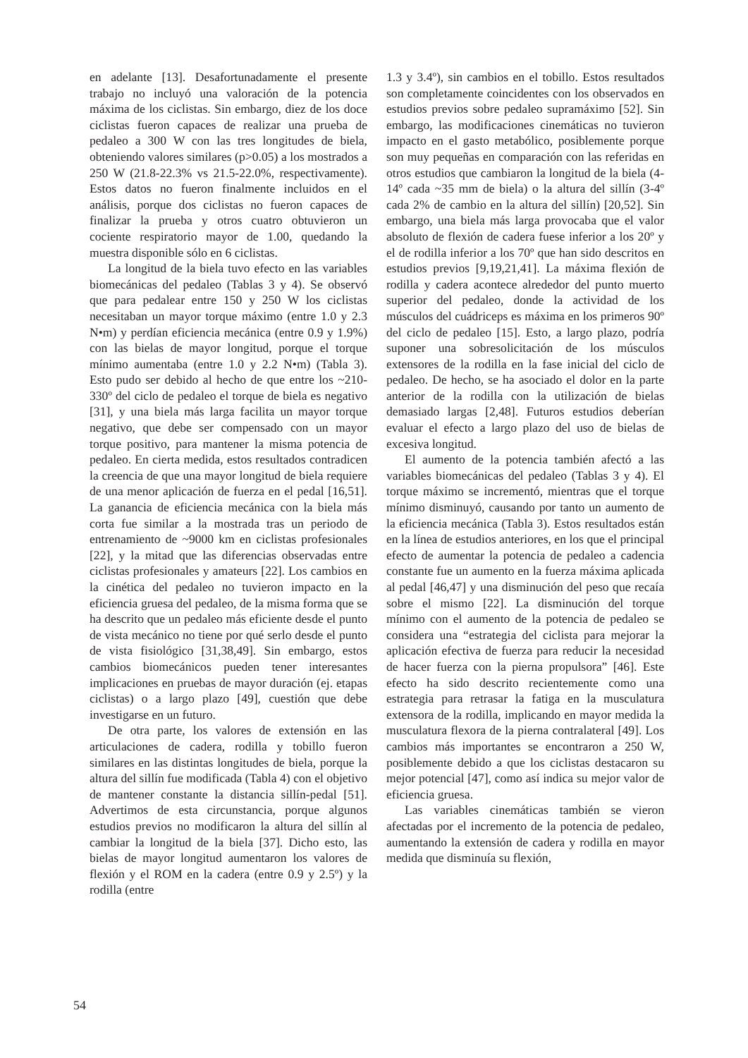en adelante [13]. Desafortunadamente el presente trabajo no incluyó una valoración de la potencia máxima de los ciclistas. Sin embargo, diez de los doce ciclistas fueron capaces de realizar una prueba de pedaleo a 300 W con las tres longitudes de biela, obteniendo valores similares (p>0.05) a los mostrados a 250 W (21.8-22.3% vs 21.5-22.0%, respectivamente). Estos datos no fueron finalmente incluidos en el análisis, porque dos ciclistas no fueron capaces de finalizar la prueba y otros cuatro obtuvieron un cociente respiratorio mayor de 1.00, quedando la muestra disponible sólo en 6 ciclistas.
La longitud de la biela tuvo efecto en las variables biomecánicas del pedaleo (Tablas 3 y 4). Se observó que para pedalear entre 150 y 250 W los ciclistas necesitaban un mayor torque máximo (entre 1.0 y 2.3 N•m) y perdían eficiencia mecánica (entre 0.9 y 1.9%) con las bielas de mayor longitud, porque el torque mínimo aumentaba (entre 1.0 y 2.2 N•m) (Tabla 3). Esto pudo ser debido al hecho de que entre los ~210-330º del ciclo de pedaleo el torque de biela es negativo [31], y una biela más larga facilita un mayor torque negativo, que debe ser compensado con un mayor torque positivo, para mantener la misma potencia de pedaleo. En cierta medida, estos resultados contradicen la creencia de que una mayor longitud de biela requiere de una menor aplicación de fuerza en el pedal [16,51]. La ganancia de eficiencia mecánica con la biela más corta fue similar a la mostrada tras un periodo de entrenamiento de ~9000 km en ciclistas profesionales [22], y la mitad que las diferencias observadas entre ciclistas profesionales y amateurs [22]. Los cambios en la cinética del pedaleo no tuvieron impacto en la eficiencia gruesa del pedaleo, de la misma forma que se ha descrito que un pedaleo más eficiente desde el punto de vista mecánico no tiene por qué serlo desde el punto de vista fisiológico [31,38,49]. Sin embargo, estos cambios biomecánicos pueden tener interesantes implicaciones en pruebas de mayor duración (ej. etapas ciclistas) o a largo plazo [49], cuestión que debe investigarse en un futuro.
De otra parte, los valores de extensión en las articulaciones de cadera, rodilla y tobillo fueron similares en las distintas longitudes de biela, porque la altura del sillín fue modificada (Tabla 4) con el objetivo de mantener constante la distancia sillín-pedal [51]. Advertimos de esta circunstancia, porque algunos estudios previos no modificaron la altura del sillín al cambiar la longitud de la biela [37]. Dicho esto, las bielas de mayor longitud aumentaron los valores de flexión y el ROM en la cadera (entre 0.9 y 2.5º) y la rodilla (entre
1.3 y 3.4º), sin cambios en el tobillo. Estos resultados son completamente coincidentes con los observados en estudios previos sobre pedaleo supramáximo [52]. Sin embargo, las modificaciones cinemáticas no tuvieron impacto en el gasto metabólico, posiblemente porque son muy pequeñas en comparación con las referidas en otros estudios que cambiaron la longitud de la biela (4-14º cada ~35 mm de biela) o la altura del sillín (3-4º cada 2% de cambio en la altura del sillín) [20,52]. Sin embargo, una biela más larga provocaba que el valor absoluto de flexión de cadera fuese inferior a los 20º y el de rodilla inferior a los 70º que han sido descritos en estudios previos [9,19,21,41]. La máxima flexión de rodilla y cadera acontece alrededor del punto muerto superior del pedaleo, donde la actividad de los músculos del cuádriceps es máxima en los primeros 90º del ciclo de pedaleo [15]. Esto, a largo plazo, podría suponer una sobresolicitación de los músculos extensores de la rodilla en la fase inicial del ciclo de pedaleo. De hecho, se ha asociado el dolor en la parte anterior de la rodilla con la utilización de bielas demasiado largas [2,48]. Futuros estudios deberían evaluar el efecto a largo plazo del uso de bielas de excesiva longitud.
El aumento de la potencia también afectó a las variables biomecánicas del pedaleo (Tablas 3 y 4). El torque máximo se incrementó, mientras que el torque mínimo disminuyó, causando por tanto un aumento de la eficiencia mecánica (Tabla 3). Estos resultados están en la línea de estudios anteriores, en los que el principal efecto de aumentar la potencia de pedaleo a cadencia constante fue un aumento en la fuerza máxima aplicada al pedal [46,47] y una disminución del peso que recaía sobre el mismo [22]. La disminución del torque mínimo con el aumento de la potencia de pedaleo se considera una “estrategia del ciclista para mejorar la aplicación efectiva de fuerza para reducir la necesidad de hacer fuerza con la pierna propulsora” [46]. Este efecto ha sido descrito recientemente como una estrategia para retrasar la fatiga en la musculatura extensora de la rodilla, implicando en mayor medida la musculatura flexora de la pierna contralateral [49]. Los cambios más importantes se encontraron a 250 W, posiblemente debido a que los ciclistas destacaron su mejor potencial [47], como así indica su mejor valor de eficiencia gruesa.
Las variables cinemáticas también se vieron afectadas por el incremento de la potencia de pedaleo, aumentando la extensión de cadera y rodilla en mayor medida que disminuía su flexión,
54